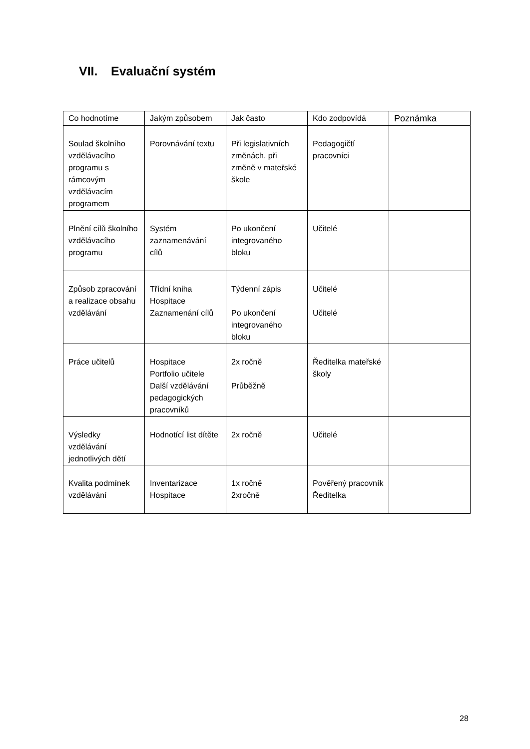VII. Evaluační systém
| Co hodnotíme | Jakým způsobem | Jak často | Kdo zodpovídá | Poznámka |
| --- | --- | --- | --- | --- |
| Soulad školního vzdělávacího programu s rámcovým vzdělávacím programem | Porovnávání textu | Při legislativních změnách, při změně v mateřské škole | Pedagogičtí pracovníci | |
| Plnění cílů školního vzdělávacího programu | Systém zaznamenávání cílů | Po ukončení integrovaného bloku | Učitelé | |
| Způsob zpracování a realizace obsahu vzdělávání | Třídní kniha Hospitace Zaznamenání cílů | Týdenní zápis Po ukončení integrovaného bloku | Učitelé Učitelé | |
| Práce učitelů | Hospitace Portfolio učitele Další vzdělávání pedagogických pracovníků | 2x ročně Průběžně | Ředitelka mateřské školy | |
| Výsledky vzdělávání jednotlivých dětí | Hodnotící list dítěte | 2x ročně | Učitelé | |
| Kvalita podmínek vzdělávání | Inventarizace Hospitace | 1x ročně 2xročně | Pověřený pracovník Ředitelka | |
28